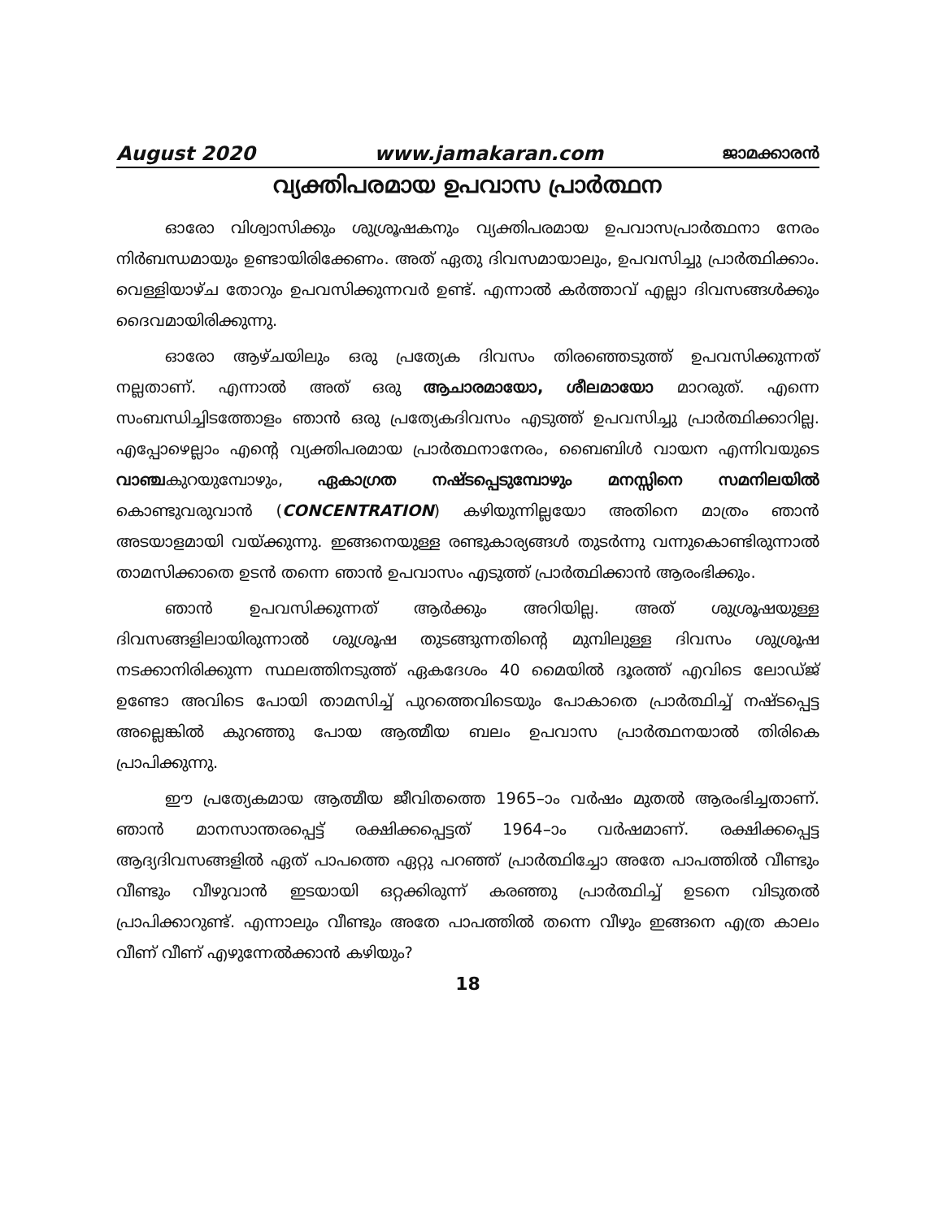August 2020 www.jamakaran.com ജാമക്കാരൻ
വ്യക്തിപരമായ ഉപവാസ പ്രാർത്ഥന
ഓരോ വിശ്വാസിക്കും ശുശ്രൂഷകനും വ്യക്തിപരമായ ഉപവാസപ്രാർത്ഥനാ നേരം നിർബന്ധമായും ഉണ്ടായിരിക്കേണം. അത് ഏതു ദിവസമായാലും, ഉപവസിച്ചു പ്രാർത്ഥിക്കാം. വെള്ളിയാഴ്ച തോറും ഉപവസിക്കുന്നവർ ഉണ്ട്. എന്നാൽ കർത്താവ് എല്ലാ ദിവസങ്ങൾക്കും ദൈവമായിരിക്കുന്നു.
ഓരോ ആഴ്ചയിലും ഒരു പ്രത്യേക ദിവസം തിരഞ്ഞെടുത്ത് ഉപവസിക്കുന്നത് നല്ലതാണ്. എന്നാൽ അത് ഒരു ആചാരമായോ, ശീലമായോ മാറരുത്. എന്നെ സംബന്ധിച്ചിടത്തോളം ഞാൻ ഒരു പ്രത്യേകദിവസം എടുത്ത് ഉപവസിച്ചു പ്രാർത്ഥിക്കാറില്ല. എപ്പോഴെല്ലാം എന്റെ വ്യക്തിപരമായ പ്രാർത്ഥനാനേരം, ബൈബിൾ വായന എന്നിവയുടെ വാഞ്ചകുറയുമ്പോഴും, ഏകാഗ്രത നഷ്ടപ്പെടുമ്പോഴും മനസ്സിനെ സമനിലയിൽ കൊണ്ടുവരുവാൻ (CONCENTRATION) കഴിയുന്നില്ലയോ അതിനെ മാത്രം ഞാൻ അടയാളമായി വയ്ക്കുന്നു. ഇങ്ങനെയുള്ള രണ്ടുകാര്യങ്ങൾ തുടർന്നു വന്നുകൊണ്ടിരുന്നാൽ താമസിക്കാതെ ഉടൻ തന്നെ ഞാൻ ഉപവാസം എടുത്ത് പ്രാർത്ഥിക്കാൻ ആരംഭിക്കും.
ഞാൻ ഉപവസിക്കുന്നത് ആർക്കും അറിയില്ല. അത് ശുശ്രൂഷയുള്ള ദിവസങ്ങളിലായിരുന്നാൽ ശുശ്രൂഷ തുടങ്ങുന്നതിന്റെ മുമ്പിലുള്ള ദിവസം ശുശ്രൂഷ നടക്കാനിരിക്കുന്ന സ്ഥലത്തിനടുത്ത് ഏകദേശം 40 മൈയിൽ ദൂരത്ത് എവിടെ ലോഡ്ജ് ഉണ്ടോ അവിടെ പോയി താമസിച്ച് പുറത്തെവിടെയും പോകാതെ പ്രാർത്ഥിച്ച് നഷ്ടപ്പെട്ട അല്ലെങ്കിൽ കുറഞ്ഞു പോയ ആത്മീയ ബലം ഉപവാസ പ്രാർത്ഥനയാൽ തിരികെ പ്രാപിക്കുന്നു.
ഈ പ്രത്യേകമായ ആത്മീയ ജീവിതത്തെ 1965–ാം വർഷം മുതൽ ആരംഭിച്ചതാണ്. ഞാൻ മാനസാന്തരപ്പെട്ട് രക്ഷിക്കപ്പെട്ടത് 1964–ാം വർഷമാണ്. രക്ഷിക്കപ്പെട്ട ആദ്യദിവസങ്ങളിൽ ഏത് പാപത്തെ ഏറ്റു പറഞ്ഞ് പ്രാർത്ഥിച്ചോ അതേ പാപത്തിൽ വീണ്ടും വീണ്ടും വീഴുവാൻ ഇടയായി ഒറ്റക്കിരുന്ന് കരഞ്ഞു പ്രാർത്ഥിച്ച് ഉടനെ വിടുതൽ പ്രാപിക്കാറുണ്ട്. എന്നാലും വീണ്ടും അതേ പാപത്തിൽ തന്നെ വീഴും ഇങ്ങനെ എത്ര കാലം വീണ് വീണ് എഴുന്നേൽക്കാൻ കഴിയും?
18